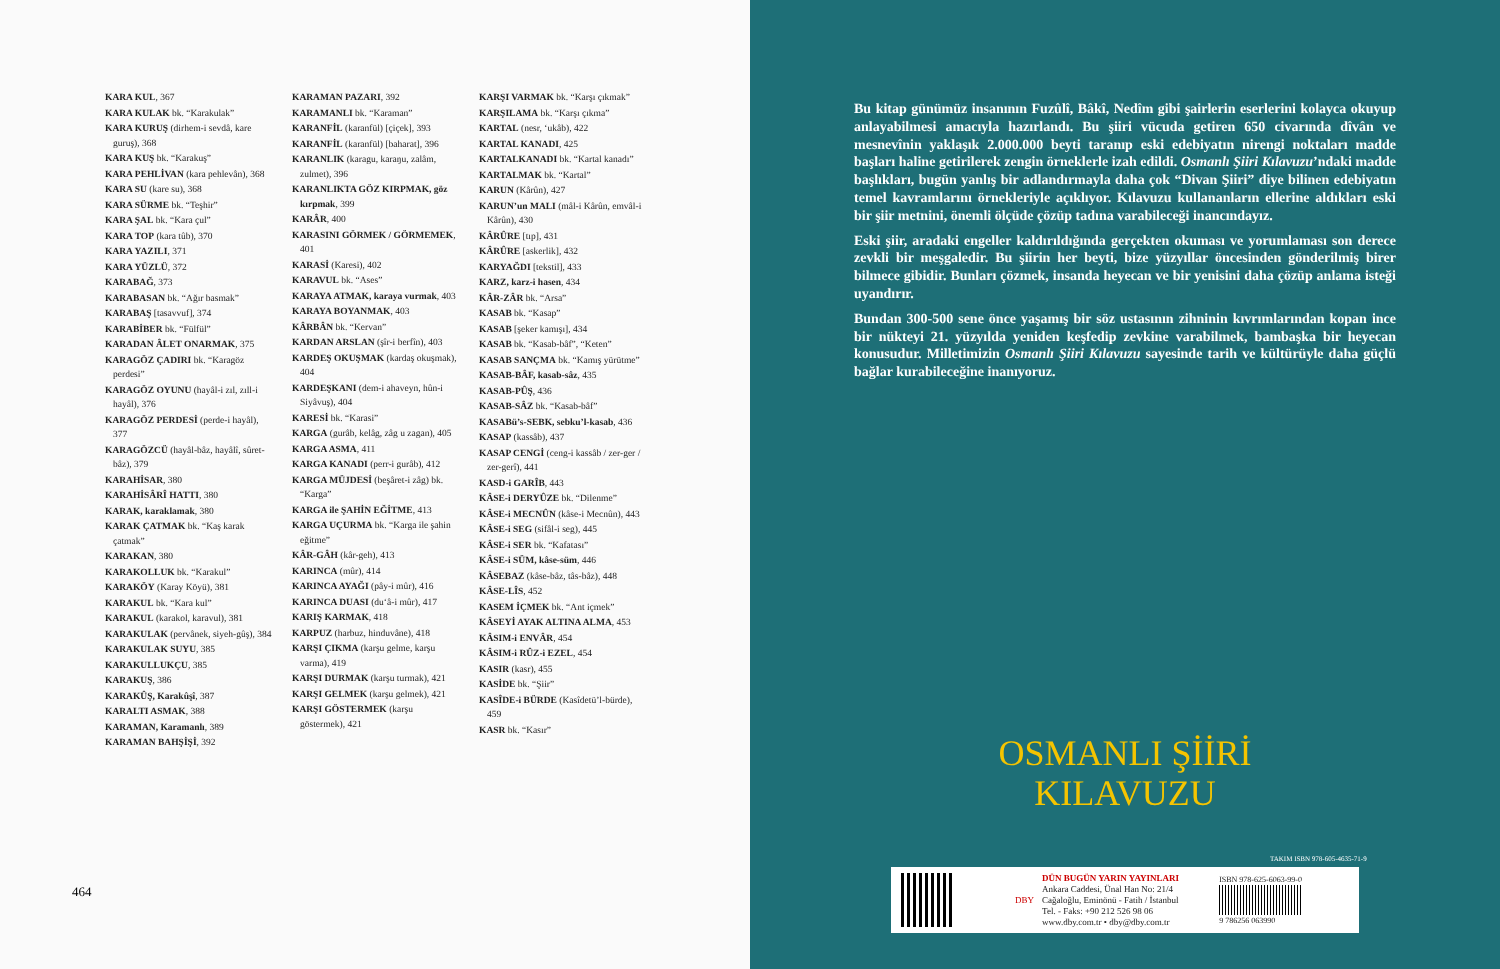KARA KUL, 367
KARA KULAK bk. “Karakulak”
KARA KURUŞ (dirhem-i sevdâ, kare guruş), 368
KARA KUŞ bk. “Karakuş”
KARA PEHLİVAN (kara pehlevân), 368
KARA SU (kare su), 368
KARA SÜRME bk. “Teşhir”
KARA ŞAL bk. “Kara çul”
KARA TOP (kara tûb), 370
KARA YAZILI, 371
KARA YÜZLÜ, 372
KARABAĞ, 373
KARABASAN bk. “Ağır basmak”
KARABAŞ [tasavvuf], 374
KARABİBER bk. “Fülfül”
KARADAN ÂLET ONARMAK, 375
KARAGÖZ ÇADIRI bk. “Karagöz perdesi”
KARAGÖZ OYUNU (hayâl-i zıl, zıll-i hayâl), 376
KARAGÖZ PERDESİ (perde-i hayâl), 377
KARAGÖZCÜ (hayâl-bâz, hayâlî, sûret-bâz), 379
KARAHİSAR, 380
KARAHİSÂRÎ HATTI, 380
KARAK, karaklamak, 380
KARAK ÇATMAK bk. “Kaş karak çatmak”
KARAKAN, 380
KARAKOLLUK bk. “Karakul”
KARAKÖY (Karay Köyü), 381
KARAKUL bk. “Kara kul”
KARAKUL (karakol, karavul), 381
KARAKULAK (pervânek, siyeh-gûş), 384
KARAKULAK SUYU, 385
KARAKULLUKÇU, 385
KARAKUŞ, 386
KARAKÛŞ, Karakûşî, 387
KARALTI ASMAK, 388
KARAMAN, Karamanlı, 389
KARAMAN BAHŞİŞİ, 392
KARAMAN PAZARI, 392
KARAMANLI bk. “Karaman”
KARANFİL (karanfül) [çiçek], 393
KARANFİL (karanfül) [baharat], 396
KARANLIK (karagu, karaŋu, zalâm, zulmet), 396
KARANLIKTA GÖZ KIRPMAK, göz kırpmak, 399
KARÂR, 400
KARASINI GÖRMEK / GÖRMEMEK, 401
KARASİ (Karesi), 402
KARAVUL bk. “Ases”
KARAYA ATMAK, karaya vurmak, 403
KARAYA BOYANMAK, 403
KÂRBÂN bk. “Kervan”
KARDAN ARSLAN (şîr-i berfîn), 403
KARDEŞ OKUŞMAK (kardaş okuşmak), 404
KARDEŞKANI (dem-i ahaveyn, hûn-i Siyâvuş), 404
KARESİ bk. “Karasi”
KARGA (gurâb, kelâg, zâg u zagan), 405
KARGA ASMA, 411
KARGA KANADI (perr-i gurâb), 412
KARGA MÜJDESİ (beşâret-i zâg) bk. “Karga”
KARGA ile ŞAHİN EĞİTME, 413
KARGA UÇURMA bk. “Karga ile şahin eğitme”
KÂR-GÂH (kâr-geh), 413
KARINCA (mûr), 414
KARINCA AYAĞI (pây-i mûr), 416
KARINCA DUASI (du‘â-i mûr), 417
KARIŞ KARMAK, 418
KARPUZ (harbuz, hinduvâne), 418
KARŞI ÇIKMA (karşu gelme, karşu varma), 419
KARŞI DURMAK (karşu turmak), 421
KARŞI GELMEK (karşu gelmek), 421
KARŞI GÖSTERMEK (karşu göstermek), 421
KARŞI VARMAK bk. “Karşı çıkmak”
KARŞILAMA bk. “Karşı çıkma”
KARTAL (nesr, ‘ukâb), 422
KARTAL KANADI, 425
KARTALKANADI bk. “Kartal kanadı”
KARTALMAK bk. “Kartal”
KARUN (Kârûn), 427
KARUN’un MALI (mâl-i Kârûn, emvâl-i Kârûn), 430
KÂRÛRE [tıp], 431
KÂRÛRE [askerlik], 432
KARYAĞDI [tekstil], 433
KARZ, karz-i hasen, 434
KÂR-ZÂR bk. “Arsa”
KASAB bk. “Kasap”
KASAB [şeker kamışı], 434
KASAB bk. “Kasab-bâf”, “Keten”
KASAB SANÇMA bk. “Kamış yürütme”
KASAB-BÂF, kasab-sâz, 435
KASAB-PÛŞ, 436
KASAB-SÂZ bk. “Kasab-bâf”
KASABü’s-SEBK, sebku’l-kasab, 436
KASAP (kassâb), 437
KASAP CENGİ (ceng-i kassâb / zer-ger / zer-gerî), 441
KASD-i GARÎB, 443
KÂSE-i DERYÛZE bk. “Dilenme”
KÂSE-i MECNÛN (kâse-i Mecnûn), 443
KÂSE-i SEG (sifâl-i seg), 445
KÂSE-i SER bk. “Kafatası”
KÂSE-i SÜM, kâse-süm, 446
KÂSEBAZ (kâse-bâz, tâs-bâz), 448
KÂSE-LÎS, 452
KASEM İÇMEK bk. “Ant içmek”
KÂSEYİ AYAK ALTINA ALMA, 453
KÂSIM-i ENVÂR, 454
KÂSIM-i RÛZ-i EZEL, 454
KASIR (kasr), 455
KASİDE bk. “Şiir”
KASÎDE-i BÜRDE (Kasîdetü’l-bürde), 459
KASR bk. “Kasır”
464
Bu kitap günümüz insanının Fuzûlî, Bâkî, Nedîm gibi şairlerin eserlerini kolayca okuyup anlayabilmesi amacıyla hazırlandı. Bu şiiri vücuda getiren 650 civarında dîvân ve mesnevînin yaklaşık 2.000.000 beyti taranıp eski edebiyatın nirengi noktaları madde başları haline getirilerek zengin örneklerle izah edildi. Osmanlı Şiiri Kılavuzu’ndaki madde başlıkları, bugün yanlış bir adlandırmayla daha çok “Divan Şiiri” diye bilinen edebiyatın temel kavramlarını örnekleriyle açıklıyor. Kılavuzu kullananların ellerine aldıkları eski bir şiir metnini, önemli ölçüde çözüp tadına varabileceği inancındayız.
Eski şiir, aradaki engeller kaldırıldığında gerçekten okuması ve yorumlaması son derece zevkli bir meşgaledir. Bu şiirin her beyti, bize yüzyıllar öncesinden gönderilmiş birer bilmece gibidir. Bunları çözmek, insanda heyecan ve bir yenisini daha çözüp anlama isteği uyandırır.
Bundan 300-500 sene önce yaşamış bir söz ustasının zihninin kıvrımlarından kopan ince bir nükteyi 21. yüzyılda yeniden keşfedip zevkine varabilmek, bambaşka bir heyecan konusudur. Milletimizin Osmanlı Şiiri Kılavuzu sayesinde tarih ve kültürüyle daha güçlü bağlar kurabileceğine inanıyoruz.
OSMANLI ŞİİRİ
KILAVUZU
TAKIM ISBN 978-605-4635-71-9
DBY
DÜN BUGÜN YARIN YAYINLARI
Ankara Caddesi, Ünal Han No: 21/4
Cağaloğlu, Eminönü - Fatih / İstanbul
Tel. - Faks: +90 212 526 98 06
www.dby.com.tr • dby@dby.com.tr
ISBN 978-625-6063-99-0
9 786256 063990